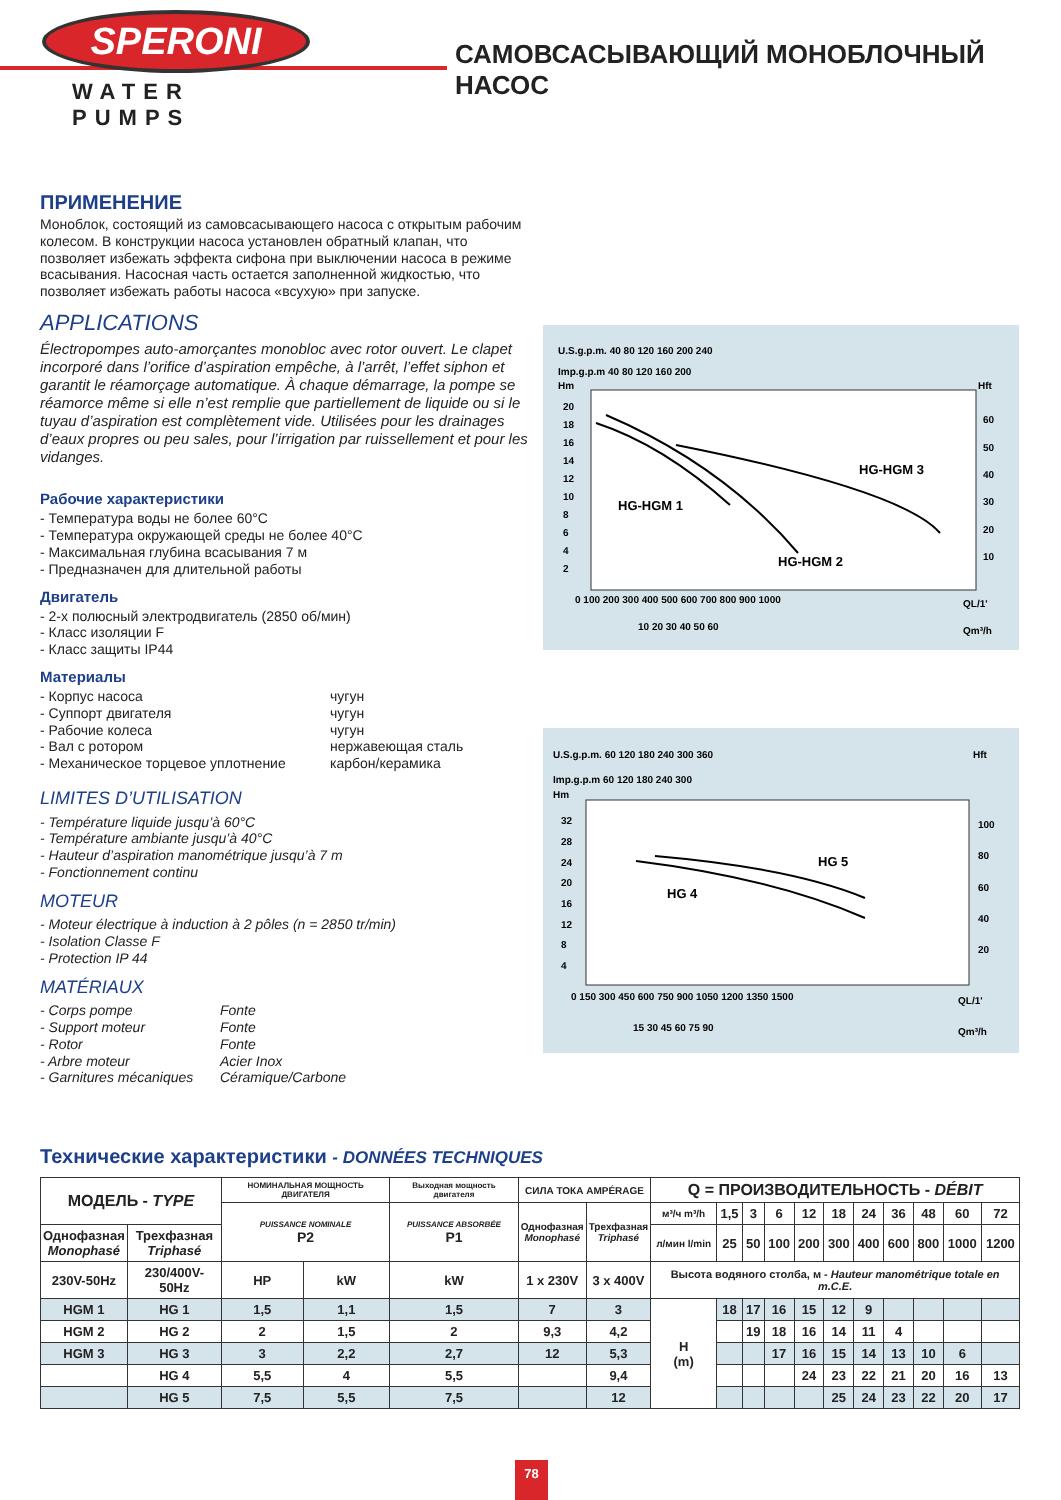SPERONI
WATER PUMPS
САМОВСАСЫВАЮЩИЙ МОНОБЛОЧНЫЙ НАСОС
ПРИМЕНЕНИЕ
Моноблок, состоящий из самовсасывающего насоса с открытым рабочим колесом. В конструкции насоса установлен обратный клапан, что позволяет избежать эффекта сифона при выключении насоса в режиме всасывания. Насосная часть остается заполненной жидкостью, что позволяет избежать работы насоса «всухую» при запуске.
APPLICATIONS
Électropompes auto-amorçantes monobloc avec rotor ouvert. Le clapet incorporé dans l’orifice d’aspiration empêche, à l’arrêt, l’effet siphon et garantit le réamorçage automatique. À chaque démarrage, la pompe se réamorce même si elle n’est remplie que partiellement de liquide ou si le tuyau d’aspiration est complètement vide. Utilisées pour les drainages d’eaux propres ou peu sales, pour l’irrigation par ruissellement et pour les vidanges.
Рабочие характеристики
- Температура воды не более 60°C
- Температура окружающей среды не более 40°C
- Максимальная глубина всасывания 7 м
- Предназначен для длительной работы
Двигатель
- 2-х полюсный электродвигатель (2850 об/мин)
- Класс изоляции F
- Класс защиты IP44
Материалы
- Корпус насоса чугун
- Суппорт двигателя чугун
- Рабочие колеса чугун
- Вал с ротором нержавеющая сталь
- Механическое торцевое уплотнение карбон/керамика
LIMITES D’UTILISATION
- Température liquide jusqu’à 60°C
- Température ambiante jusqu’à 40°C
- Hauteur d’aspiration manométrique jusqu’à 7 m
- Fonctionnement continu
MOTEUR
- Moteur électrique à induction à 2 pôles (n = 2850 tr/min)
- Isolation Classe F
- Protection IP 44
MATÉRIAUX
- Corps pompe Fonte
- Support moteur Fonte
- Rotor Fonte
- Arbre moteur Acier Inox
- Garnitures mécaniques Céramique/Carbone
U.S.g.p.m. 40 80 120 160 200 240
Imp.g.p.m 40 80 120 160 200
Hm
Hft
20
18
16
14
12
10
8
6
4
2
60
50
40
30
20
10
HG-HGM 1
HG-HGM 2
HG-HGM 3
0 100 200 300 400 500 600 700 800 900 1000
QL/1'
10 20 30 40 50 60
Qm³/h
U.S.g.p.m. 60 120 180 240 300 360
Hft
Imp.g.p.m 60 120 180 240 300
Hm
32
28
24
20
16
12
8
4
100
80
60
40
20
HG 5
HG 4
0 150 300 450 600 750 900 1050 1200 1350 1500
QL/1'
15 30 45 60 75 90
Qm³/h
Технические характеристики - DONNÉES TECHNIQUES
| МОДЕЛЬ - TYPE | | НОМИНАЛЬНАЯ МОЩНОСТЬ ДВИГАТЕЛЯ | | Выходная мощность двигателя | СИЛА ТОКА AMPÉRAGE | | Q = ПРОИЗВОДИТЕЛЬНОСТЬ - DÉBIT | | | | | | | | | | |
| | | PUISSANCE NOMINALE P2 | | PUISSANCE ABSORBÉE P1 | Однофазная Monophasé | Трехфазная Triphasé | м³/ч m³/h | 1,5 | 3 | 6 | 12 | 18 | 24 | 36 | 48 | 60 | 72 |
| Однофазная Monophasé | Трехфазная Triphasé | | | | | | л/мин l/min | 25 | 50 | 100 | 200 | 300 | 400 | 600 | 800 | 1000 | 1200 |
| 230V-50Hz | 230/400V-50Hz | HP | kW | kW | 1 x 230V | 3 x 400V | Высота водяного столба, м - Hauteur manométrique totale en m.C.E. | | | | | | | | | | |
| HGM 1 | HG 1 | 1,5 | 1,1 | 1,5 | 7 | 3 | H (m) | 18 | 17 | 16 | 15 | 12 | 9 | | | | |
| HGM 2 | HG 2 | 2 | 1,5 | 2 | 9,3 | 4,2 | | | 19 | 18 | 16 | 14 | 11 | 4 | | | |
| HGM 3 | HG 3 | 3 | 2,2 | 2,7 | 12 | 5,3 | | | | 17 | 16 | 15 | 14 | 13 | 10 | 6 | |
| | HG 4 | 5,5 | 4 | 5,5 | | 9,4 | | | | | 24 | 23 | 22 | 21 | 20 | 16 | 13 |
| | HG 5 | 7,5 | 5,5 | 7,5 | | 12 | | | | | | 25 | 24 | 23 | 22 | 20 | 17 |
78